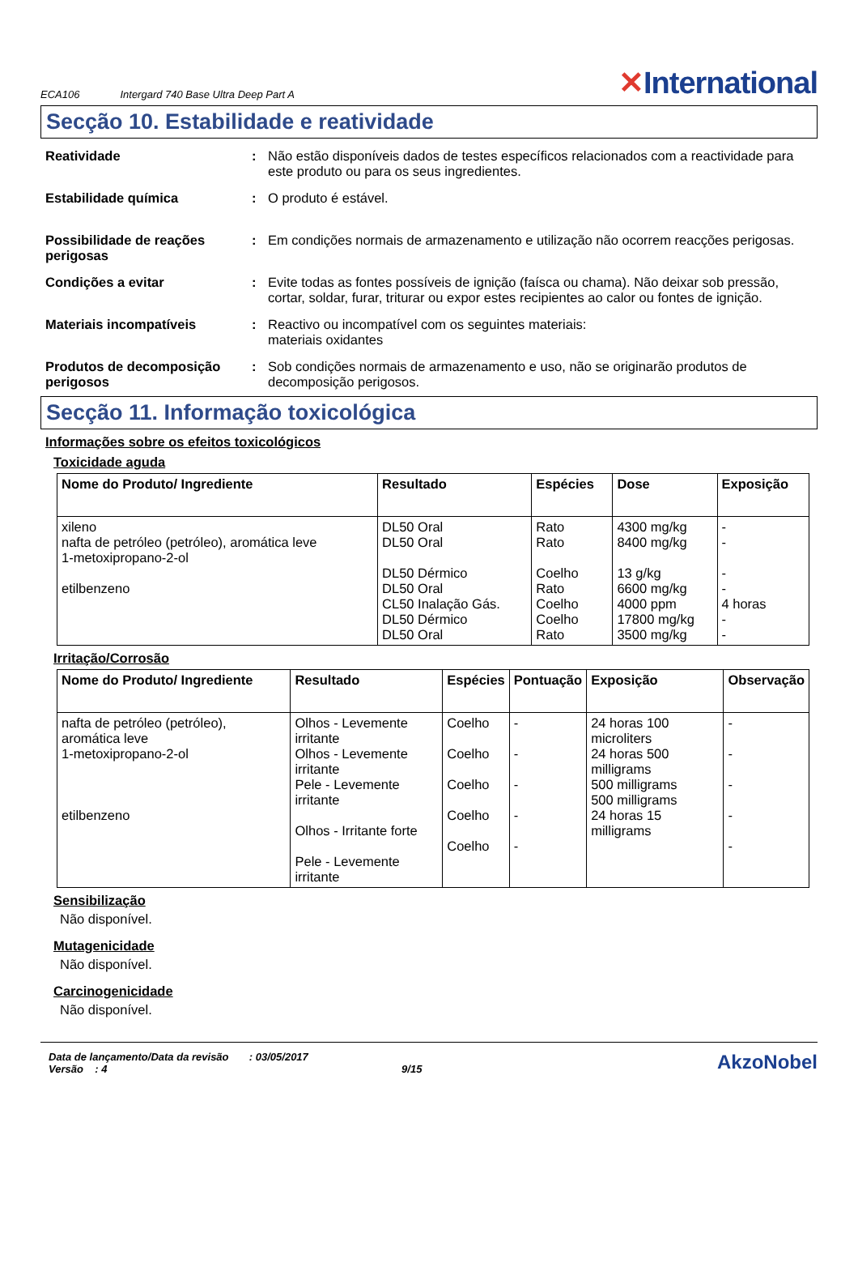ECA106 Intergard 740 Base Ultra Deep Part A ✕International
Secção 10. Estabilidade e reatividade
Reatividade : Não estão disponíveis dados de testes específicos relacionados com a reactividade para este produto ou para os seus ingredientes.
Estabilidade química : O produto é estável.
Possibilidade de reações perigosas
: Em condições normais de armazenamento e utilização não ocorrem reacções perigosas.
Condições a evitar : Evite todas as fontes possíveis de ignição (faísca ou chama). Não deixar sob pressão, cortar, soldar, furar, triturar ou expor estes recipientes ao calor ou fontes de ignição.
Materiais incompatíveis : Reactivo ou incompatível com os seguintes materiais:
materiais oxidantes
Produtos de decomposição perigosos
: Sob condições normais de armazenamento e uso, não se originarão produtos de decomposição perigosos.
Secção 11. Informação toxicológica
Informações sobre os efeitos toxicológicos
Toxicidade aguda
| Nome do Produto/ Ingrediente | Resultado | Espécies | Dose | Exposição |
| --- | --- | --- | --- | --- |
| xileno nafta de petróleo (petróleo), aromática leve 1-metoxipropano-2-ol etilbenzeno | DL50 Oral DL50 Oral DL50 Dérmico DL50 Oral CL50 Inalação Gás. DL50 Dérmico DL50 Oral | Rato Rato Coelho Rato Coelho Coelho Rato | 4300 mg/kg 8400 mg/kg 13 g/kg 6600 mg/kg 4000 ppm 17800 mg/kg 3500 mg/kg | - - - - 4 horas - - |
Irritação/Corrosão
| Nome do Produto/ Ingrediente | Resultado | Espécies | Pontuação | Exposição | Observação |
| --- | --- | --- | --- | --- | --- |
| nafta de petróleo (petróleo), aromática leve 1-metoxipropano-2-ol etilbenzeno | Olhos - Levemente irritante Olhos - Levemente irritante Pele - Levemente irritante Olhos - Irritante forte Pele - Levemente irritante | Coelho Coelho Coelho Coelho Coelho | - - - - - | 24 horas 100 microliters 24 horas 500 milligrams 500 milligrams 500 milligrams 24 horas 15 milligrams | - - - - - |
Sensibilização
Não disponível.
Mutagenicidade
Não disponível.
Carcinogenicidade
Não disponível.
Data de lançamento/Data da revisão : 03/05/2017
Versão : 4 9/15
AkzoNobel